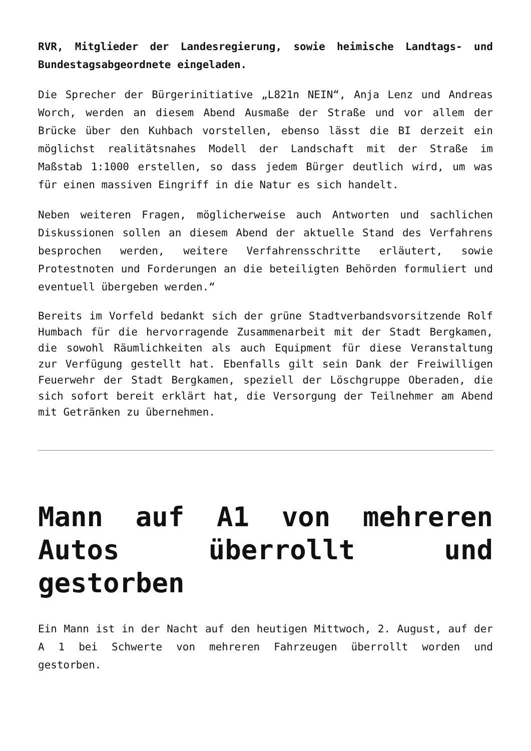RVR, Mitglieder der Landesregierung, sowie heimische Landtags- und Bundestagsabgeordnete eingeladen.
Die Sprecher der Bürgerinitiative „L821n NEIN“, Anja Lenz und Andreas Worch, werden an diesem Abend Ausmaße der Straße und vor allem der Brücke über den Kuhbach vorstellen, ebenso lässt die BI derzeit ein möglichst realitätsnahes Modell der Landschaft mit der Straße im Maßstab 1:1000 erstellen, so dass jedem Bürger deutlich wird, um was für einen massiven Eingriff in die Natur es sich handelt.
Neben weiteren Fragen, möglicherweise auch Antworten und sachlichen Diskussionen sollen an diesem Abend der aktuelle Stand des Verfahrens besprochen werden, weitere Verfahrensschritte erläutert, sowie Protestnoten und Forderungen an die beteiligten Behörden formuliert und eventuell übergeben werden.“
Bereits im Vorfeld bedankt sich der grüne Stadtverbandsvorsitzende Rolf Humbach für die hervorragende Zusammenarbeit mit der Stadt Bergkamen, die sowohl Räumlichkeiten als auch Equipment für diese Veranstaltung zur Verfügung gestellt hat. Ebenfalls gilt sein Dank der Freiwilligen Feuerwehr der Stadt Bergkamen, speziell der Löschgruppe Oberaden, die sich sofort bereit erklärt hat, die Versorgung der Teilnehmer am Abend mit Getränken zu übernehmen.
Mann auf A1 von mehreren Autos überrollt und gestorben
Ein Mann ist in der Nacht auf den heutigen Mittwoch, 2. August, auf der A 1 bei Schwerte von mehreren Fahrzeugen überrollt worden und gestorben.